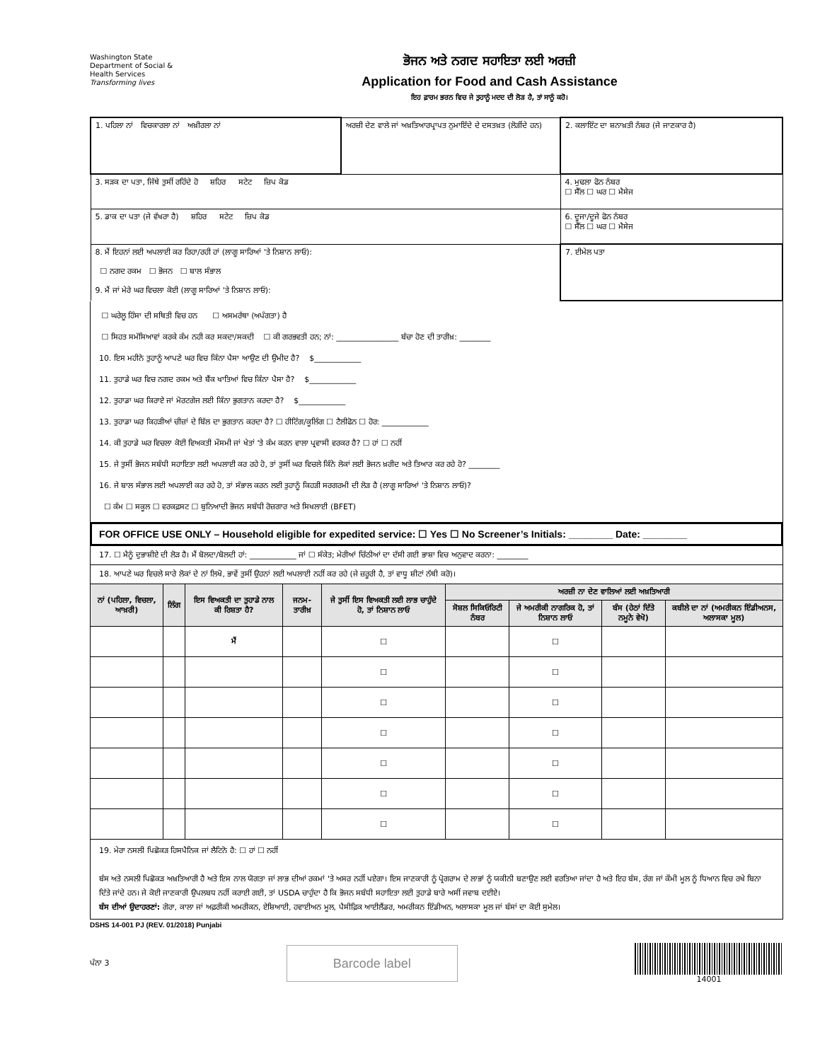Washington State
Department of Social & Health Services
Transforming lives
ਭੋਜਨ ਅਤੇ ਨਗਦ ਸਹਾਇਤਾ ਲਈ ਅਰਜ਼ੀ
Application for Food and Cash Assistance
ਇਹ ਫ਼ਾਰਮ ਭਰਨ ਵਿਚ ਜੇ ਤੁਹਾਨੂੰ ਮਦਦ ਦੀ ਲੋੜ ਹੈ, ਤਾਂ ਸਾਨੂੰ ਕਹੋ।
| 1. ਪਹਿਲਾ ਨਾਂ ਵਿਚਕਾਰਲਾ ਨਾਂ ਅਖ਼ੀਰਲਾ ਨਾਂ | ਅਰਜ਼ੀ ਦੇਣ ਵਾਲੇ ਜਾਂ ਅਖ਼ਤਿਆਰਪ੍ਰਾਪਤ ਨੁਮਾਇੰਦੇ ਦੇ ਦਸਤਖ਼ਤ (ਲੋੜੀਂਦੇ ਹਨ) | 2. ਕਲਾਇੰਟ ਦਾ ਸ਼ਨਾਖ਼ਤੀ ਨੰਬਰ (ਜੇ ਜਾਣਕਾਰ ਹੈ) |
| 3. ਸੜਕ ਦਾ ਪਤਾ, ਜਿੱਥੇ ਤੁਸੀਂ ਰਹਿੰਦੇ ਹੋ ਸ਼ਹਿਰ ਸਟੇਟ ਜ਼ਿਪ ਕੋਡ | | 4. ਮੁਢਲਾ ਫੋਨ ਨੰਬਰ ☐ ਸੈੱਲ ☐ ਘਰ ☐ ਮੈਸੇਜ |
| 5. ਡਾਕ ਦਾ ਪਤਾ (ਜੇ ਵੱਖਰਾ ਹੈ) ਸ਼ਹਿਰ ਸਟੇਟ ਜ਼ਿਪ ਕੋਡ | | 6. ਦੂਜਾ/ਦੂਜੇ ਫੋਨ ਨੰਬਰ ☐ ਸੈੱਲ ☐ ਘਰ ☐ ਮੈਸੇਜ |
| 8. ਮੈਂ ਇਹਨਾਂ ਲਈ ਅਪਲਾਈ ਕਰ ਰਿਹਾ/ਰਹੀ ਹਾਂ (ਲਾਗੂ ਸਾਰਿਆਂ 'ਤੇ ਨਿਸ਼ਾਨ ਲਾਓ): ☐ ਨਗਦ ਰਕਮ ☐ ਭੋਜਨ ☐ ਬਾਲ ਸੰਭਾਲ 9. ਮੈਂ ਜਾਂ ਮੇਰੇ ਘਰ ਵਿਚਲਾ ਕੋਈ (ਲਾਗੂ ਸਾਰਿਆਂ 'ਤੇ ਨਿਸ਼ਾਨ ਲਾਓ): | | 7. ਈਮੇਲ ਪਤਾ |
☐ ਘਰੇਲੂ ਹਿੰਸਾ ਦੀ ਸਥਿਤੀ ਵਿਚ ਹਨ ☐ ਅਸਮਰੱਥਾ (ਅਪੰਗਤਾ) ਹੈ
☐ ਸਿਹਤ ਸਮੱਸਿਆਵਾਂ ਕਰਕੇ ਕੰਮ ਨਹੀ ਕਰ ਸਕਦਾ/ਸਕਦੀ ☐ ਕੀ ਗਰਭਵਤੀ ਹਨ; ਨਾਂ: ________________ ਬੱਚਾ ਹੋਣ ਦੀ ਤਾਰੀਖ਼: ________
10. ਇਸ ਮਹੀਨੇ ਤੁਹਾਨੂੰ ਆਪਣੇ ਘਰ ਵਿਚ ਕਿੰਨਾ ਪੈਸਾ ਆਉਣ ਦੀ ਉਮੀਦ ਹੈ? $____________
11. ਤੁਹਾਡੇ ਘਰ ਵਿਚ ਨਗਦ ਰਕਮ ਅਤੇ ਬੈਂਕ ਖਾਤਿਆਂ ਵਿਚ ਕਿੰਨਾ ਪੈਸਾ ਹੈ? $____________
12. ਤੁਹਾਡਾ ਘਰ ਕਿਰਾਏ ਜਾਂ ਮੋਰਟਗੇਜ ਲਈ ਕਿੰਨਾ ਭੁਗਤਾਨ ਕਰਦਾ ਹੈ? $____________
13. ਤੁਹਾਡਾ ਘਰ ਕਿਹੜੀਆਂ ਚੀਜ਼ਾਂ ਦੇ ਬਿੱਲ ਦਾ ਭੁਗਤਾਨ ਕਰਦਾ ਹੈ? ☐ ਹੀਟਿੰਗ/ਕੂਲਿੰਗ ☐ ਟੈਲੀਫੋਨ ☐ ਹੋਰ: ____________
14. ਕੀ ਤੁਹਾਡੇ ਘਰ ਵਿਚਲਾ ਕੋਈ ਵਿਅਕਤੀ ਮੌਸਮੀ ਜਾਂ ਖੇਤਾਂ 'ਤੇ ਕੰਮ ਕਰਨ ਵਾਲਾ ਪ੍ਰਵਾਸੀ ਵਰਕਰ ਹੈ? ☐ ਹਾਂ ☐ ਨਹੀਂ
15. ਜੇ ਤੁਸੀਂ ਭੋਜਨ ਸਬੰਧੀ ਸਹਾਇਤਾ ਲਈ ਅਪਲਾਈ ਕਰ ਰਹੇ ਹੋ, ਤਾਂ ਤੁਸੀਂ ਘਰ ਵਿਚਲੇ ਕਿੰਨੇ ਲੋਕਾਂ ਲਈ ਭੋਜਨ ਖ਼ਰੀਦ ਅਤੇ ਤਿਆਰ ਕਰ ਰਹੇ ਹੋ? ________
16. ਜੇ ਬਾਲ ਸੰਭਾਲ ਲਈ ਅਪਲਾਈ ਕਰ ਰਹੇ ਹੋ, ਤਾਂ ਸੰਭਾਲ ਕਰਨ ਲਈ ਤੁਹਾਨੂੰ ਕਿਹੜੀ ਸਰਗਰਮੀ ਦੀ ਲੋੜ ਹੈ (ਲਾਗੂ ਸਾਰਿਆਂ 'ਤੇ ਨਿਸ਼ਾਨ ਲਾਓ)?
☐ ਕੰਮ ☐ ਸਕੂਲ ☐ ਵਰਕਫ਼ਸਟ ☐ ਬੁਨਿਆਦੀ ਭੋਜਨ ਸਬੰਧੀ ਰੋਜ਼ਗਾਰ ਅਤੇ ਸਿਖਲਾਈ (BFET)
FOR OFFICE USE ONLY – Household eligible for expedited service: ☐ Yes ☐ No Screener’s Initials: ________ Date: ________
17. ☐ ਮੈਨੂੰ ਦੁਭਾਸ਼ੀਏ ਦੀ ਲੋੜ ਹੈ। ਮੈਂ ਬੋਲਦਾ/ਬੋਲਦੀ ਹਾਂ: ____________ ਜਾਂ ☐ ਸੰਕੇਤ; ਮੇਰੀਆਂ ਚਿੱਠੀਆਂ ਦਾ ਦੱਸੀ ਗਈ ਭਾਸ਼ਾ ਵਿਚ ਅਨੁਵਾਦ ਕਰਨਾ: ________
18. ਆਪਣੇ ਘਰ ਵਿਚਲੇ ਸਾਰੇ ਲੋਕਾਂ ਦੇ ਨਾਂ ਲਿਖੋ, ਭਾਵੇਂ ਤੁਸੀਂ ਉਹਨਾਂ ਲਈ ਅਪਲਾਈ ਨਹੀਂ ਕਰ ਰਹੇ (ਜੇ ਜ਼ਰੂਰੀ ਹੈ, ਤਾਂ ਵਾਧੂ ਸ਼ੀਟਾਂ ਨੱਥੀ ਕਰੋ)।
| ਨਾਂ (ਪਹਿਲਾ, ਵਿਚਲਾ, ਆਖ਼ਰੀ) | ਲਿੰਗ | ਇਸ ਵਿਅਕਤੀ ਦਾ ਤੁਹਾਡੇ ਨਾਲ ਕੀ ਰਿਸ਼ਤਾ ਹੈ? | ਜਨਮ-ਤਾਰੀਖ਼ | ਜੇ ਤੁਸੀਂ ਇਸ ਵਿਅਕਤੀ ਲਈ ਲਾਭ ਚਾਹੁੰਦੇ ਹੋ, ਤਾਂ ਨਿਸ਼ਾਨ ਲਾਓ | ਅਰਜ਼ੀ ਨਾ ਦੇਣ ਵਾਲਿਆਂ ਲਈ ਅਖ਼ਤਿਆਰੀ | | | |
| --- | --- | --- | --- | --- | --- | --- | --- | --- |
| | | | | | ਸੋਸ਼ਲ ਸਿਕਿਓਰਿਟੀ ਨੰਬਰ | ਜੇ ਅਮਰੀਕੀ ਨਾਗਰਿਕ ਹੋ, ਤਾਂ ਨਿਸ਼ਾਨ ਲਾਓ | ਬੰਸ (ਹੇਠਾਂ ਦਿੱਤੇ ਨਮੂਨੇ ਵੇਖੋ) | ਕਬੀਲੇ ਦਾ ਨਾਂ (ਅਮਰੀਕਨ ਇੰਡੀਅਨਸ, ਅਲਾਸਕਾ ਮੂਲ) |
| | | ਮੈਂ | | ☐ | | ☐ | | |
| | | | | ☐ | | ☐ | | |
| | | | | ☐ | | ☐ | | |
| | | | | ☐ | | ☐ | | |
| | | | | ☐ | | ☐ | | |
| | | | | ☐ | | ☐ | | |
| | | | | ☐ | | ☐ | | |
19. ਮੇਰਾ ਨਸਲੀ ਪਿਛੋਕੜ ਹਿਸਪੈਨਿਕ ਜਾਂ ਲੈਟਿਨੋ ਹੈ: ☐ ਹਾਂ ☐ ਨਹੀਂ
ਬੰਸ ਅਤੇ ਨਸਲੀ ਪਿਛੋਕੜ ਅਖ਼ਤਿਆਰੀ ਹੈ ਅਤੇ ਇਸ ਨਾਲ ਯੋਗਤਾ ਜਾਂ ਲਾਭ ਦੀਆਂ ਰਕਮਾਂ 'ਤੇ ਅਸਰ ਨਹੀਂ ਪਏਗਾ। ਇਸ ਜਾਣਕਾਰੀ ਨੂੰ ਪ੍ਰੋਗਰਾਮ ਦੇ ਲਾਭਾਂ ਨੂੰ ਯਕੀਨੀ ਬਣਾਉਣ ਲਈ ਵਰਤਿਆ ਜਾਂਦਾ ਹੈ ਅਤੇ ਇਹ ਬੰਸ, ਰੰਗ ਜਾਂ ਕੌਮੀ ਮੂਲ ਨੂੰ ਧਿਆਨ ਵਿਚ ਰਖੇ ਬਿਨਾ ਦਿੱਤੇ ਜਾਂਦੇ ਹਨ। ਜੇ ਕੋਈ ਜਾਣਕਾਰੀ ਉਪਲਬਧ ਨਹੀਂ ਕਰਾਈ ਗਈ, ਤਾਂ USDA ਚਾਹੁੰਦਾ ਹੈ ਕਿ ਭੋਜਨ ਸਬੰਧੀ ਸਹਾਇਤਾ ਲਈ ਤੁਹਾਡੇ ਬਾਰੇ ਅਸੀਂ ਜਵਾਬ ਦਈਏ।
ਬੰਸ ਦੀਆਂ ਉਦਾਹਰਣਾਂ: ਗੋਰਾ, ਕਾਲਾ ਜਾਂ ਅਫ਼ਰੀਕੀ ਅਮਰੀਕਨ, ਏਸ਼ਿਆਈ, ਹਵਾਈਅਨ ਮੂਲ, ਪੈਸੀਫ਼ਿਕ ਆਈਲੈਂਡਰ, ਅਮਰੀਕਨ ਇੰਡੀਅਨ, ਅਲਾਸਕਾ ਮੂਲ ਜਾਂ ਬੰਸਾਂ ਦਾ ਕੋਈ ਸੁਮੇਲ।
DSHS 14-001 PJ (REV. 01/2018) Punjabi
ਪੰਨਾ 3
Barcode label
14001